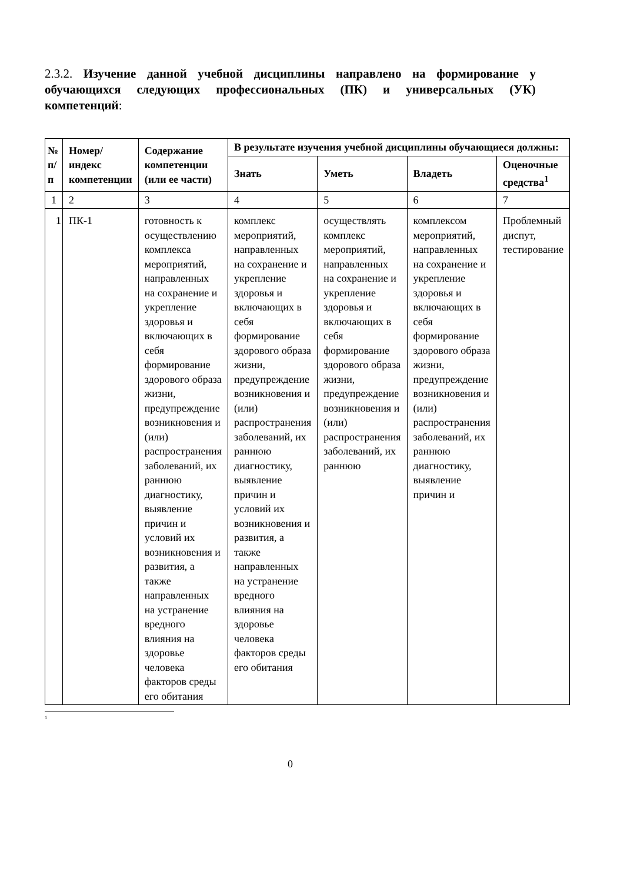2.3.2. Изучение данной учебной дисциплины направлено на формирование у обучающихся следующих профессиональных (ПК) и универсальных (УК) компетенций:
| № п/п | Номер/ индекс компетенции | Содержание компетенции (или ее части) | В результате изучения учебной дисциплины обучающиеся должны: | | | |
| --- | --- | --- | --- | --- | --- | --- |
| | | | Знать | Уметь | Владеть | Оценочные средства<sup>1</sup> |
| 1 | 2 | 3 | 4 | 5 | 6 | 7 |
| 1 | ПК-1 | готовность к осуществлению комплекса мероприятий, направленных на сохранение и укрепление здоровья и включающих в себя формирование здорового образа жизни, предупреждение возникновения и (или) распространения заболеваний, их раннюю диагностику, выявление причин и условий их возникновения и развития, а также направленных на устранение вредного влияния на здоровье человека факторов среды его обитания | комплекс мероприятий, направленных на сохранение и укрепление здоровья и включающих в себя формирование здорового образа жизни, предупреждение возникновения и (или) распространения заболеваний, их раннюю диагностику, выявление причин и условий их возникновения и развития, а также направленных на устранение вредного влияния на здоровье человека факторов среды его обитания | осуществлять комплекс мероприятий, направленных на сохранение и укрепление здоровья и включающих в себя формирование здорового образа жизни, предупреждение возникновения и (или) распространения заболеваний, их раннюю | комплексом мероприятий, направленных на сохранение и укрепление здоровья и включающих в себя формирование здорового образа жизни, предупреждение возникновения и (или) распространения заболеваний, их раннюю диагностику, выявление причин и | Проблемный диспут, тестирование |
<sup>1</sup>
0